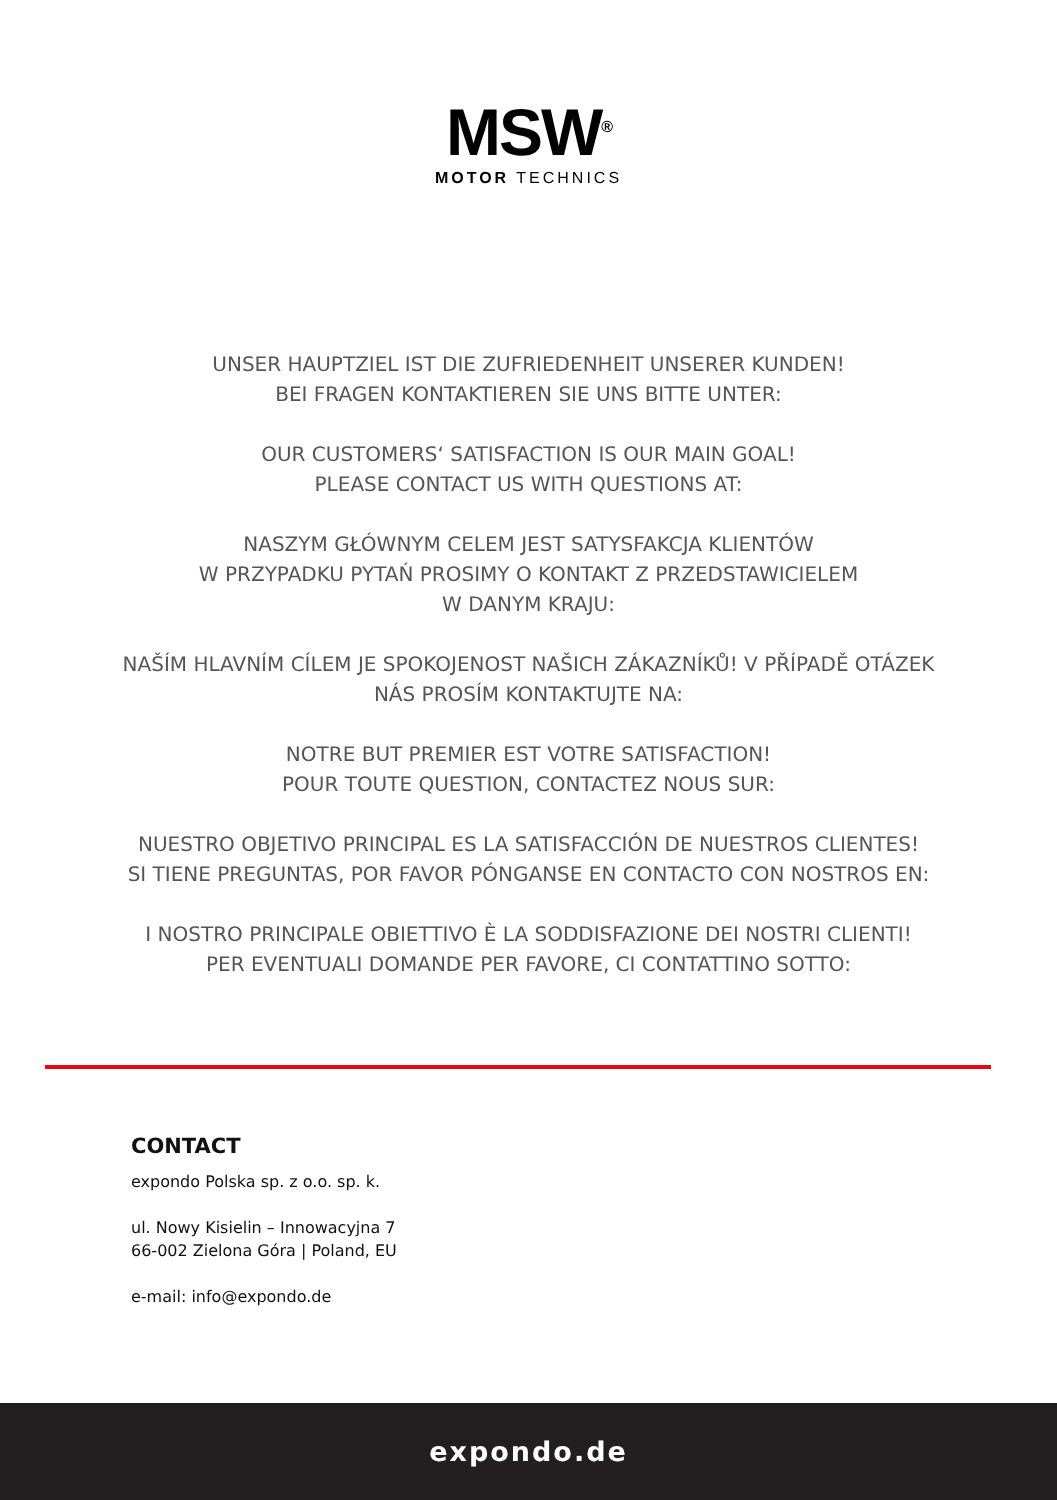MSW<sup>®</sup>
MOTOR TECHNICS
UNSER HAUPTZIEL IST DIE ZUFRIEDENHEIT UNSERER KUNDEN!
BEI FRAGEN KONTAKTIEREN SIE UNS BITTE UNTER:
OUR CUSTOMERS‘ SATISFACTION IS OUR MAIN GOAL!
PLEASE CONTACT US WITH QUESTIONS AT:
NASZYM GŁÓWNYM CELEM JEST SATYSFAKCJA KLIENTÓW
W PRZYPADKU PYTAŃ PROSIMY O KONTAKT Z PRZEDSTAWICIELEM
W DANYM KRAJU:
NAŠÍM HLAVNÍM CÍLEM JE SPOKOJENOST NAŠICH ZÁKAZNÍKŮ! V PŘÍPADĚ OTÁZEK
NÁS PROSÍM KONTAKTUJTE NA:
NOTRE BUT PREMIER EST VOTRE SATISFACTION!
POUR TOUTE QUESTION, CONTACTEZ NOUS SUR:
NUESTRO OBJETIVO PRINCIPAL ES LA SATISFACCIÓN DE NUESTROS CLIENTES!
SI TIENE PREGUNTAS, POR FAVOR PÓNGANSE EN CONTACTO CON NOSTROS EN:
I NOSTRO PRINCIPALE OBIETTIVO È LA SODDISFAZIONE DEI NOSTRI CLIENTI!
PER EVENTUALI DOMANDE PER FAVORE, CI CONTATTINO SOTTO:
CONTACT
expondo Polska sp. z o.o. sp. k.
ul. Nowy Kisielin – Innowacyjna 7
66-002 Zielona Góra | Poland, EU
e-mail: info@expondo.de
expondo.de